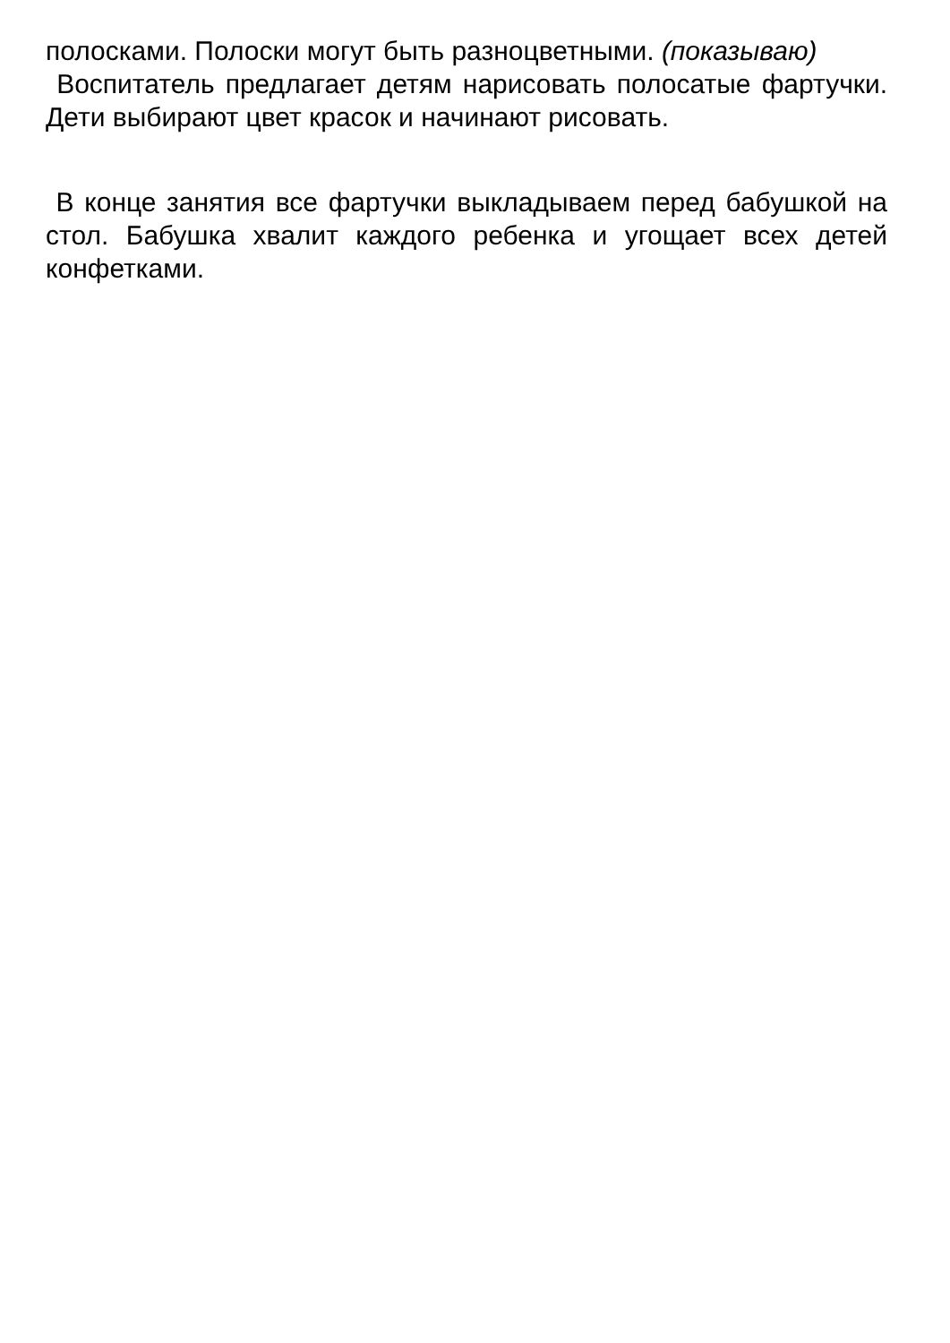полосками. Полоски могут быть разноцветными. (показываю)
Воспитатель предлагает детям нарисовать полосатые фартучки. Дети выбирают цвет красок и начинают рисовать.
В конце занятия все фартучки выкладываем перед бабушкой на стол. Бабушка хвалит каждого ребенка и угощает всех детей конфетками.